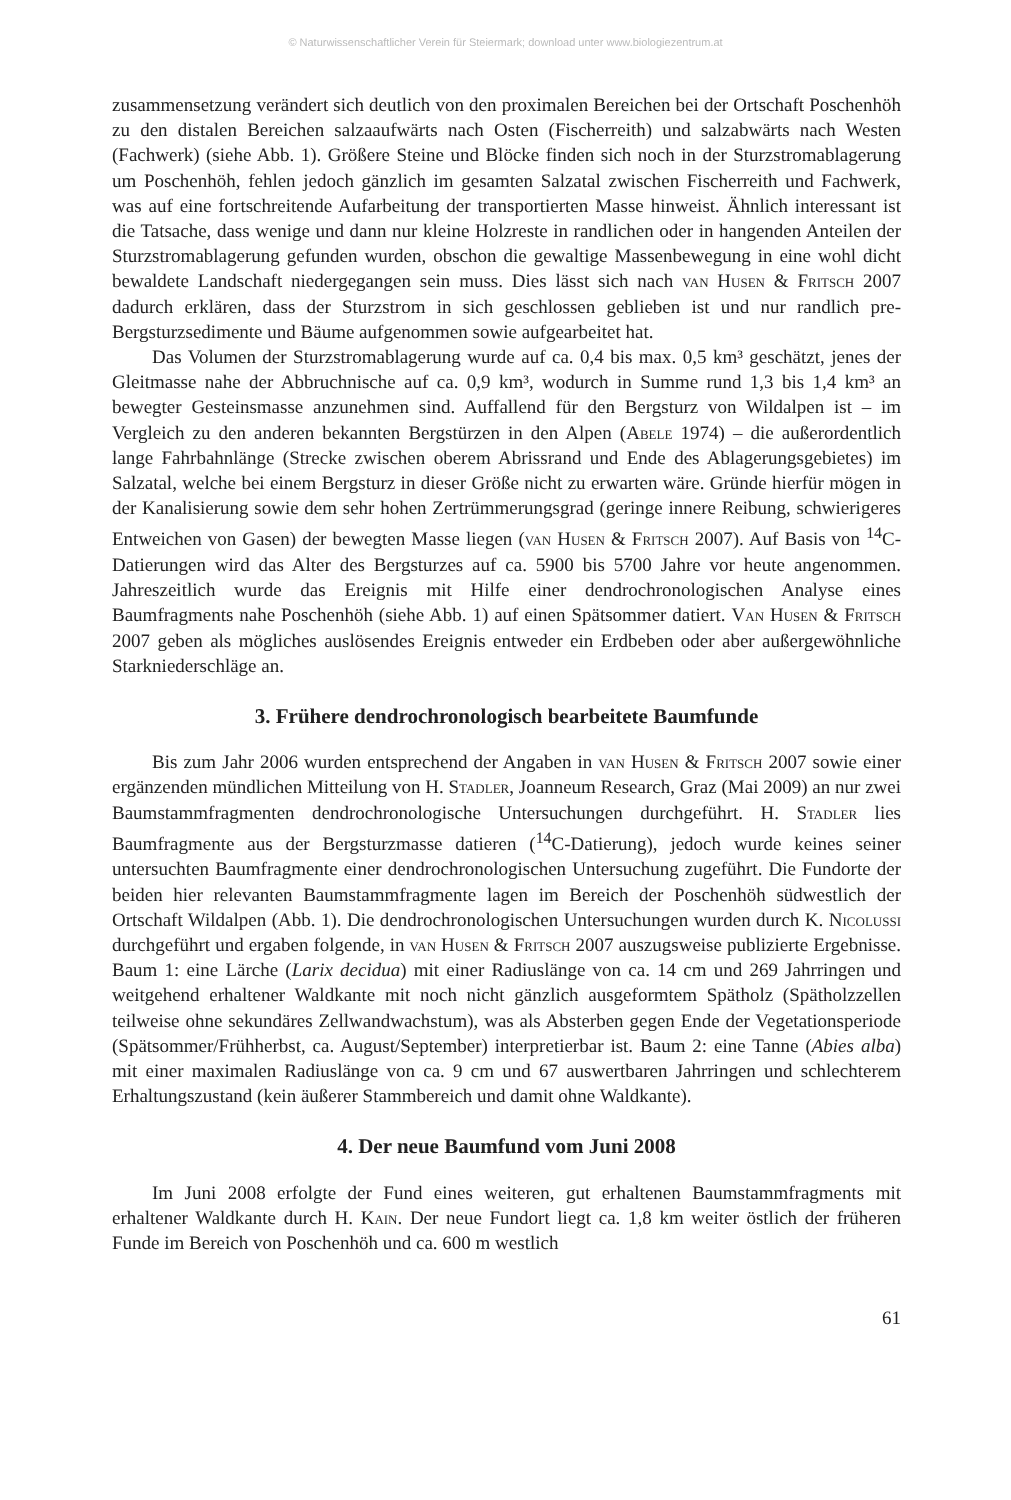© Naturwissenschaftlicher Verein für Steiermark; download unter www.biologiezentrum.at
zusammensetzung verändert sich deutlich von den proximalen Bereichen bei der Ortschaft Poschenhöh zu den distalen Bereichen salzaaufwärts nach Osten (Fischerreith) und salzabwärts nach Westen (Fachwerk) (siehe Abb. 1). Größere Steine und Blöcke finden sich noch in der Sturzstromablagerung um Poschenhöh, fehlen jedoch gänzlich im gesamten Salzatal zwischen Fischerreith und Fachwerk, was auf eine fortschreitende Aufarbeitung der transportierten Masse hinweist. Ähnlich interessant ist die Tatsache, dass wenige und dann nur kleine Holzreste in randlichen oder in hangenden Anteilen der Sturzstromablagerung gefunden wurden, obschon die gewaltige Massenbewegung in eine wohl dicht bewaldete Landschaft niedergegangen sein muss. Dies lässt sich nach van Husen & Fritsch 2007 dadurch erklären, dass der Sturzstrom in sich geschlossen geblieben ist und nur randlich pre-Bergsturzsedimente und Bäume aufgenommen sowie aufgearbeitet hat.
Das Volumen der Sturzstromablagerung wurde auf ca. 0,4 bis max. 0,5 km³ geschätzt, jenes der Gleitmasse nahe der Abbruchnische auf ca. 0,9 km³, wodurch in Summe rund 1,3 bis 1,4 km³ an bewegter Gesteinsmasse anzunehmen sind. Auffallend für den Bergsturz von Wildalpen ist – im Vergleich zu den anderen bekannten Bergstürzen in den Alpen (Abele 1974) – die außerordentlich lange Fahrbahnlänge (Strecke zwischen oberem Abrissrand und Ende des Ablagerungsgebietes) im Salzatal, welche bei einem Bergsturz in dieser Größe nicht zu erwarten wäre. Gründe hierfür mögen in der Kanalisierung sowie dem sehr hohen Zertrümmerungsgrad (geringe innere Reibung, schwierigeres Entweichen von Gasen) der bewegten Masse liegen (van Husen & Fritsch 2007). Auf Basis von <sup>14</sup>C-Datierungen wird das Alter des Bergsturzes auf ca. 5900 bis 5700 Jahre vor heute angenommen. Jahreszeitlich wurde das Ereignis mit Hilfe einer dendrochronologischen Analyse eines Baumfragments nahe Poschenhöh (siehe Abb. 1) auf einen Spätsommer datiert. Van Husen & Fritsch 2007 geben als mögliches auslösendes Ereignis entweder ein Erdbeben oder aber außergewöhnliche Starkniederschläge an.
3. Frühere dendrochronologisch bearbeitete Baumfunde
Bis zum Jahr 2006 wurden entsprechend der Angaben in van Husen & Fritsch 2007 sowie einer ergänzenden mündlichen Mitteilung von H. Stadler, Joanneum Research, Graz (Mai 2009) an nur zwei Baumstammfragmenten dendrochronologische Untersuchungen durchgeführt. H. Stadler lies Baumfragmente aus der Bergsturzmasse datieren (<sup>14</sup>C-Datierung), jedoch wurde keines seiner untersuchten Baumfragmente einer dendrochronologischen Untersuchung zugeführt. Die Fundorte der beiden hier relevanten Baumstammfragmente lagen im Bereich der Poschenhöh südwestlich der Ortschaft Wildalpen (Abb. 1). Die dendrochronologischen Untersuchungen wurden durch K. Nicolussi durchgeführt und ergaben folgende, in van Husen & Fritsch 2007 auszugsweise publizierte Ergebnisse. Baum 1: eine Lärche (Larix decidua) mit einer Radiuslänge von ca. 14 cm und 269 Jahrringen und weitgehend erhaltener Waldkante mit noch nicht gänzlich ausgeformtem Spätholz (Spätholzzellen teilweise ohne sekundäres Zellwandwachstum), was als Absterben gegen Ende der Vegetationsperiode (Spätsommer/Frühherbst, ca. August/September) interpretierbar ist. Baum 2: eine Tanne (Abies alba) mit einer maximalen Radiuslänge von ca. 9 cm und 67 auswertbaren Jahrringen und schlechterem Erhaltungszustand (kein äußerer Stammbereich und damit ohne Waldkante).
4. Der neue Baumfund vom Juni 2008
Im Juni 2008 erfolgte der Fund eines weiteren, gut erhaltenen Baumstammfragments mit erhaltener Waldkante durch H. Kain. Der neue Fundort liegt ca. 1,8 km weiter östlich der früheren Funde im Bereich von Poschenhöh und ca. 600 m westlich
61